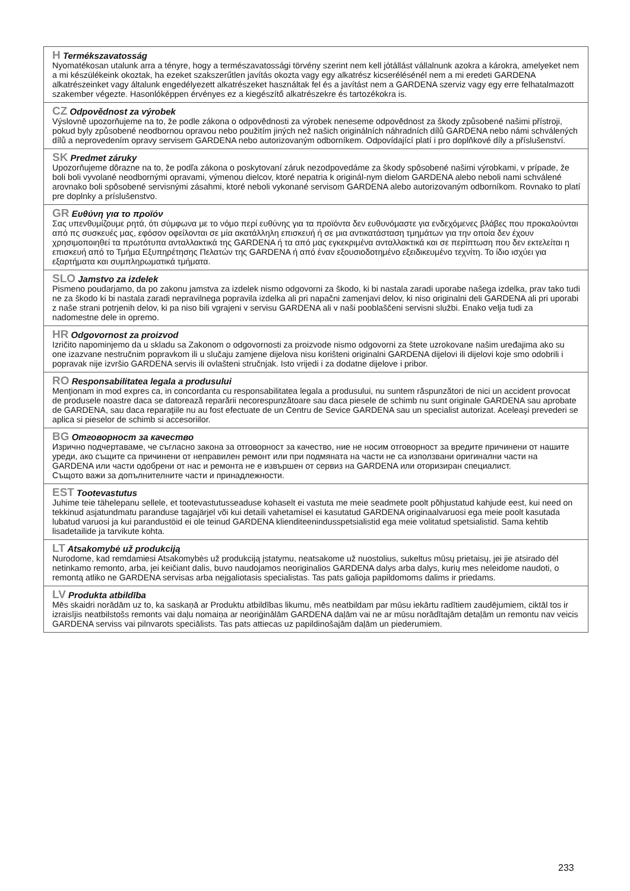H Termékszavatosság
Nyomatékosan utalunk arra a tényre, hogy a természavatossági törvény szerint nem kell jótállást vállalnunk azokra a károkra, amelyeket nem a mi készülékeink okoztak, ha ezeket szakszerűtlen javítás okozta vagy egy alkatrész kicserélésénél nem a mi eredeti GARDENA alkatrészeinket vagy általunk engedélyezett alkatrészeket használtak fel és a javítást nem a GARDENA szerviz vagy egy erre felhatalmazott szakember végezte. Hasonlóképpen érvényes ez a kiegészítő alkatrészekre és tartozékokra is.
CZ Odpovědnost za výrobek
Výslovně upozorňujeme na to, že podle zákona o odpovědnosti za výrobek neneseme odpovědnost za škody způsobené našimi přístroji, pokud byly způsobené neodbornou opravou nebo použitím jiných než našich originálních náhradních dílů GARDENA nebo námi schválených dílů a neprovedením opravy servisem GARDENA nebo autorizovaným odborníkem. Odpovídající platí i pro doplňkové díly a příslušenství.
SK Predmet záruky
Upozorňujeme dôrazne na to, že podľa zákona o poskytovaní záruk nezodpovedáme za škody spôsobené našimi výrobkami, v prípade, že boli boli vyvolané neodbornými opravami, výmenou dielcov, ktoré nepatria k originál-nym dielom GARDENA alebo neboli nami schválené arovnako boli spôsobené servisnými zásahmi, ktoré neboli vykonané servisom GARDENA alebo autorizovaným odborníkom. Rovnako to platí pre doplnky a príslušenstvo.
GR Ευθύνη για το προϊόν
Σας υπενθυμίζουμε ρητά, ότι σύμφωνα με το νόμο περί ευθύνης για τα προϊόντα δεν ευθυνόμαστε για ενδεχόμενες βλάβες που προκαλούνται από πς συσκευές μας, εφόσον οφείλονται σε μία ακατάλληλη επισκευή ή σε μια αντικατάσταση τμημάτων για την οποία δεν έχουν χρησιμοποιηθεί τα πρωτότυπα ανταλλακτικά της GARDENA ή τα από μας εγκεκριμένα ανταλλακτικά και σε περίπτωση που δεν εκτελείται η επισκευή από το Τμήμα Εξυπηρέτησης Πελατών της GARDENA ή από έναν εξουσιοδοτημένο εξειδικευμένο τεχνίτη. Το ίδιο ισχύει για εξαρτήματα και συμπληρωματικά τμήματα.
SLO Jamstvo za izdelek
Pismeno poudarjamo, da po zakonu jamstva za izdelek nismo odgovorni za škodo, ki bi nastala zaradi uporabe našega izdelka, prav tako tudi ne za škodo ki bi nastala zaradi nepravilnega popravila izdelka ali pri napačni zamenjavi delov, ki niso originalni deli GARDENA ali pri uporabi z naše strani potrjenih delov, ki pa niso bili vgrajeni v servisu GARDENA ali v naši pooblaščeni servisni službi. Enako velja tudi za nadomestne dele in opremo.
HR Odgovornost za proizvod
Izričito napominjemo da u skladu sa Zakonom o odgovornosti za proizvode nismo odgovorni za štete uzrokovane našim uređajima ako su one izazvane nestručnim popravkom ili u slučaju zamjene dijelova nisu korišteni originalni GARDENA dijelovi ili dijelovi koje smo odobrili i popravak nije izvršio GARDENA servis ili ovlašteni stručnjak. Isto vrijedi i za dodatne dijelove i pribor.
RO Responsabilitatea legala a produsului
Menţionam in mod expres ca, in concordanta cu responsabilitatea legala a produsului, nu suntem răspunzători de nici un accident provocat de produsele noastre daca se datorează reparării necorespunzătoare sau daca piesele de schimb nu sunt originale GARDENA sau aprobate de GARDENA, sau daca reparaţiile nu au fost efectuate de un Centru de Sevice GARDENA sau un specialist autorizat. Aceleaşi prevederi se aplica si pieselor de schimb si accesoriilor.
BG Отговорност за качество
Изрично подчертаваме, че съгласно закона за отговорност за качество, ние не носим отговорност за вредите причинени от нашите уреди, ако същите са причинени от неправилен ремонт или при подмяната на части не са използвани оригинални части на GARDENA или части одобрени от нас и ремонта не е извършен от сервиз на GARDENA или оторизиран специалист.
Същото важи за допълнителните части и принадлежности.
EST Tootevastutus
Juhime teie tähelepanu sellele, et tootevastutusseaduse kohaselt ei vastuta me meie seadmete poolt põhjustatud kahjude eest, kui need on tekkinud asjatundmatu paranduse tagajärjel või kui detaili vahetamisel ei kasutatud GARDENA originaalvaruosi ega meie poolt kasutada lubatud varuosi ja kui parandustöid ei ole teinud GARDENA klienditeenindusspetsialistid ega meie volitatud spetsialistid. Sama kehtib lisadetailide ja tarvikute kohta.
LT Atsakomybė už produkciją
Nurodome, kad remdamiesi Atsakomybės už produkciją įstatymu, neatsakome už nuostolius, sukeltus mūsų prietaisų, jei jie atsirado dėl netinkamo remonto, arba, jei keičiant dalis, buvo naudojamos neoriginalios GARDENA dalys arba dalys, kurių mes neleidome naudoti, o remontą atliko ne GARDENA servisas arba neįgaliotasis specialistas. Tas pats galioja papildomoms dalims ir priedams.
LV Produkta atbildība
Mēs skaidri norādām uz to, ka saskaņā ar Produktu atbildības likumu, mēs neatbildam par mūsu iekārtu radītiem zaudējumiem, ciktāl tos ir izraisījis neatbilstošs remonts vai daļu nomaiņa ar neoriģinālām GARDENA daļām vai ne ar mūsu norādītajām detaļām un remontu nav veicis GARDENA serviss vai pilnvarots speciālists. Tas pats attiecas uz papildinošajām daļām un piederumiem.
233